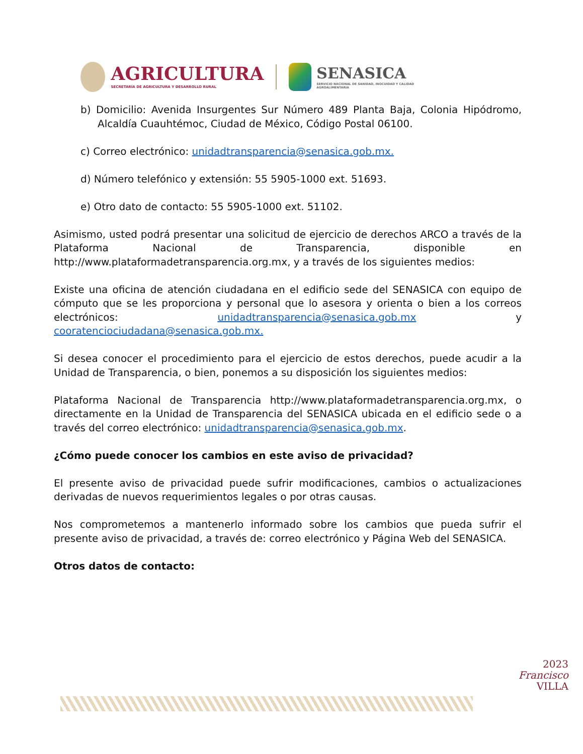AGRICULTURA
SECRETARÍA DE AGRICULTURA Y DESARROLLO RURAL
SENASICA
SERVICIO NACIONAL DE SANIDAD, INOCUIDAD Y CALIDAD AGROALIMENTARIA
b) Domicilio: Avenida Insurgentes Sur Número 489 Planta Baja, Colonia Hipódromo, Alcaldía Cuauhtémoc, Ciudad de México, Código Postal 06100.
c) Correo electrónico: unidadtransparencia@senasica.gob.mx.
d) Número telefónico y extensión: 55 5905-1000 ext. 51693.
e) Otro dato de contacto: 55 5905-1000 ext. 51102.
Asimismo, usted podrá presentar una solicitud de ejercicio de derechos ARCO a través de la Plataforma Nacional de Transparencia, disponible en http://www.plataformadetransparencia.org.mx, y a través de los siguientes medios:
Existe una oficina de atención ciudadana en el edificio sede del SENASICA con equipo de cómputo que se les proporciona y personal que lo asesora y orienta o bien a los correos electrónicos: unidadtransparencia@senasica.gob.mx y cooratenciociudadana@senasica.gob.mx.
Si desea conocer el procedimiento para el ejercicio de estos derechos, puede acudir a la Unidad de Transparencia, o bien, ponemos a su disposición los siguientes medios:
Plataforma Nacional de Transparencia http://www.plataformadetransparencia.org.mx, o directamente en la Unidad de Transparencia del SENASICA ubicada en el edificio sede o a través del correo electrónico: unidadtransparencia@senasica.gob.mx.
¿Cómo puede conocer los cambios en este aviso de privacidad?
El presente aviso de privacidad puede sufrir modificaciones, cambios o actualizaciones derivadas de nuevos requerimientos legales o por otras causas.
Nos comprometemos a mantenerlo informado sobre los cambios que pueda sufrir el presente aviso de privacidad, a través de: correo electrónico y Página Web del SENASICA.
Otros datos de contacto:
2023
Francisco
VILLA